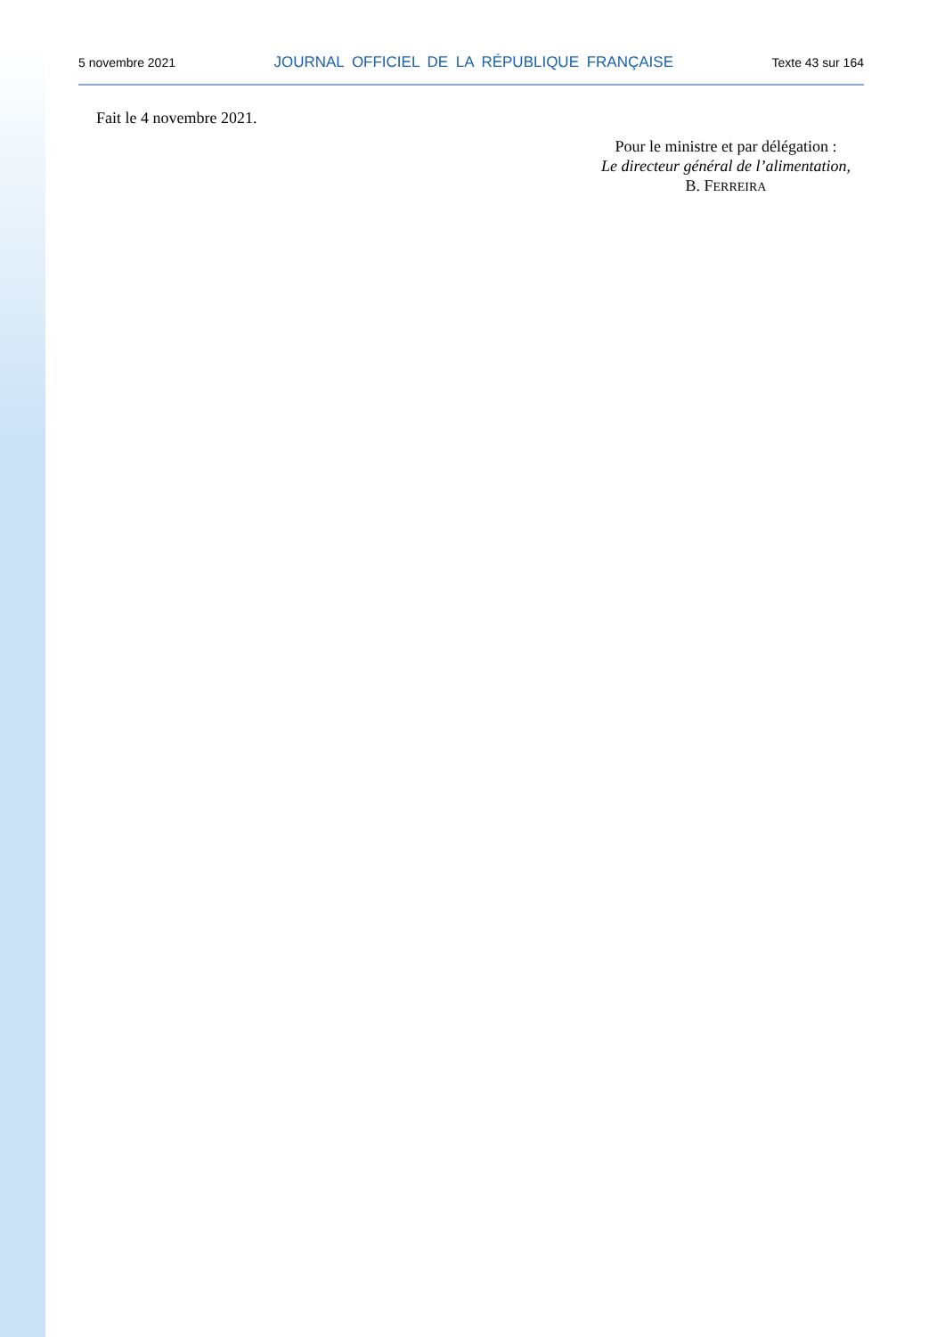5 novembre 2021 JOURNAL OFFICIEL DE LA RÉPUBLIQUE FRANÇAISE Texte 43 sur 164
Fait le 4 novembre 2021.
Pour le ministre et par délégation :
Le directeur général de l’alimentation,
B. FERREIRA